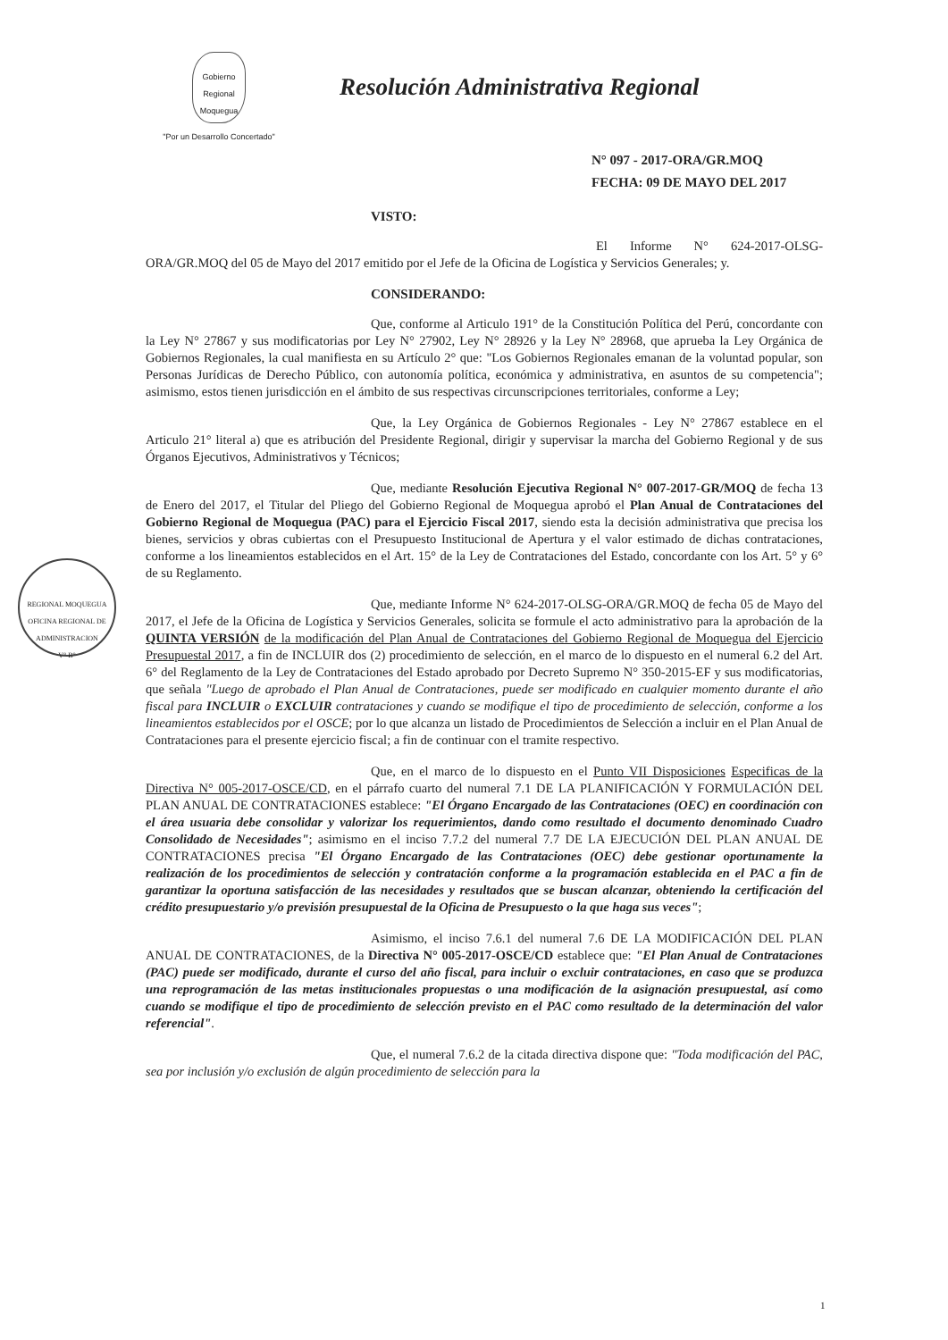Gobierno
Regional
Moquegua
"Por un Desarrollo Concertado"
Resolución Administrativa Regional
N° 097 - 2017-ORA/GR.MOQ
FECHA: 09 DE MAYO DEL 2017
REGIONAL MOQUEGUA
OFICINA REGIONAL DE ADMINISTRACION
V° B°
VISTO:
El Informe N° 624-2017-OLSG-ORA/GR.MOQ del 05 de Mayo del 2017 emitido por el Jefe de la Oficina de Logística y Servicios Generales; y.
CONSIDERANDO:
Que, conforme al Articulo 191° de la Constitución Política del Perú, concordante con la Ley N° 27867 y sus modificatorias por Ley N° 27902, Ley N° 28926 y la Ley N° 28968, que aprueba la Ley Orgánica de Gobiernos Regionales, la cual manifiesta en su Artículo 2° que: "Los Gobiernos Regionales emanan de la voluntad popular, son Personas Jurídicas de Derecho Público, con autonomía política, económica y administrativa, en asuntos de su competencia"; asimismo, estos tienen jurisdicción en el ámbito de sus respectivas circunscripciones territoriales, conforme a Ley;
Que, la Ley Orgánica de Gobiernos Regionales - Ley N° 27867 establece en el Articulo 21° literal a) que es atribución del Presidente Regional, dirigir y supervisar la marcha del Gobierno Regional y de sus Órganos Ejecutivos, Administrativos y Técnicos;
Que, mediante Resolución Ejecutiva Regional N° 007-2017-GR/MOQ de fecha 13 de Enero del 2017, el Titular del Pliego del Gobierno Regional de Moquegua aprobó el Plan Anual de Contrataciones del Gobierno Regional de Moquegua (PAC) para el Ejercicio Fiscal 2017, siendo esta la decisión administrativa que precisa los bienes, servicios y obras cubiertas con el Presupuesto Institucional de Apertura y el valor estimado de dichas contrataciones, conforme a los lineamientos establecidos en el Art. 15° de la Ley de Contrataciones del Estado, concordante con los Art. 5° y 6° de su Reglamento.
Que, mediante Informe N° 624-2017-OLSG-ORA/GR.MOQ de fecha 05 de Mayo del 2017, el Jefe de la Oficina de Logística y Servicios Generales, solicita se formule el acto administrativo para la aprobación de la QUINTA VERSIÓN de la modificación del Plan Anual de Contrataciones del Gobierno Regional de Moquegua del Ejercicio Presupuestal 2017, a fin de INCLUIR dos (2) procedimiento de selección, en el marco de lo dispuesto en el numeral 6.2 del Art. 6° del Reglamento de la Ley de Contrataciones del Estado aprobado por Decreto Supremo N° 350-2015-EF y sus modificatorias, que señala "Luego de aprobado el Plan Anual de Contrataciones, puede ser modificado en cualquier momento durante el año fiscal para INCLUIR o EXCLUIR contrataciones y cuando se modifique el tipo de procedimiento de selección, conforme a los lineamientos establecidos por el OSCE; por lo que alcanza un listado de Procedimientos de Selección a incluir en el Plan Anual de Contrataciones para el presente ejercicio fiscal; a fin de continuar con el tramite respectivo.
Que, en el marco de lo dispuesto en el Punto VII Disposiciones Especificas de la Directiva N° 005-2017-OSCE/CD, en el párrafo cuarto del numeral 7.1 DE LA PLANIFICACIÓN Y FORMULACIÓN DEL PLAN ANUAL DE CONTRATACIONES establece: "El Órgano Encargado de las Contrataciones (OEC) en coordinación con el área usuaria debe consolidar y valorizar los requerimientos, dando como resultado el documento denominado Cuadro Consolidado de Necesidades"; asimismo en el inciso 7.7.2 del numeral 7.7 DE LA EJECUCIÓN DEL PLAN ANUAL DE CONTRATACIONES precisa "El Órgano Encargado de las Contrataciones (OEC) debe gestionar oportunamente la realización de los procedimientos de selección y contratación conforme a la programación establecida en el PAC a fin de garantizar la oportuna satisfacción de las necesidades y resultados que se buscan alcanzar, obteniendo la certificación del crédito presupuestario y/o previsión presupuestal de la Oficina de Presupuesto o la que haga sus veces";
Asimismo, el inciso 7.6.1 del numeral 7.6 DE LA MODIFICACIÓN DEL PLAN ANUAL DE CONTRATACIONES, de la Directiva N° 005-2017-OSCE/CD establece que: "El Plan Anual de Contrataciones (PAC) puede ser modificado, durante el curso del año fiscal, para incluir o excluir contrataciones, en caso que se produzca una reprogramación de las metas institucionales propuestas o una modificación de la asignación presupuestal, así como cuando se modifique el tipo de procedimiento de selección previsto en el PAC como resultado de la determinación del valor referencial".
Que, el numeral 7.6.2 de la citada directiva dispone que: "Toda modificación del PAC, sea por inclusión y/o exclusión de algún procedimiento de selección para la
1